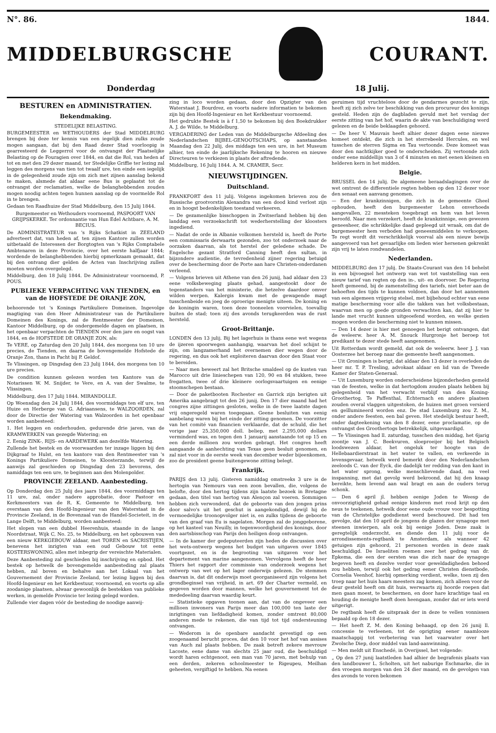N°. 86. 1844.
MIDDELBURGSCHE COURANT.
Donderdag 18 Julij.
BESTUREN en ADMINISTRATIEN.
Bekendmaking.
STEDELIJKE BELASTING.
BURGEMEESTER en WETHOUDERS der Stad MIDDELBURG brengen bij deze ter kennis van een iegelijk dien zulks zoude mogen aangaan, dat bij den Raad dezer Stad voorloopig is gearresteerd de Leggerrol voor de ontvangst der Plaatselijke Belasting op de Fouragien over 1844, en dat die Rol, van heden af tot en met den 29 dezer maand, ter Stedelijke Griffie ter lezing zal leggen des morgens van tien tot twaalf ure, ten einde een iegelijk in de gelegenheid zoude zijn om zich met zijnen aanslag bekend te maken, alsmede dat aldaar eene Bus is geplaatst tot de ontvangst der reclamatien, welke de belanghebbenden zouden mogen noodig achten tegen hunnen aanslag op de voormelde Rol in te brengen.
Gedaan ten Raadhuize der Stad Middelburg, den 15 Julij 1844.
Burgemeester en Wethouders voornoemd, PASPOORT VAN GRIJPSKERKE. Ter ordonnantie van Hun Edel Achtbare, A. M. BECIUS.
De ADMINISTRATEUR van 's Rijks Schatkist in ZEELAND adverteert dat, van heden af, ten zijnen Kantore zullen worden uitbetaald de Interessen der Borgtogten van 's Rijks Comptabele Ambtenaren in deze Provincie, over het eerste halfjaar 1844; wordende de belanghebbenden hierbij opmerkzaam gemaakt, dat bij den ontvang dier gelden de Acten van Inschrijving zullen moeten worden overgelegd.
Middelburg, den 18 Julij 1844. De Administrateur voornoemd, P. POUS.
PUBLIEKE VERPACHTING VAN TIENDEN, en van de HOFSTEDE DE ORANJE ZON,
behoorende tot 's Konings Partikuliere Domeinen. Ingevolge magtiging van den Heer Administrateur van de Partikuliere Domeinen des Konings, zal de Rentmeester der Domeinen, Kantoor Middelburg, op de ondergemelde dagen en plaatsen, in het openbaar verpachten de TIENDEN over den jare en oogst van 1844, en de HOFSTEDE DE ORANJE ZON, als:
Te VERE, op Zaturdag den 20 Julij 1844, des morgens ten 10 ure precies, de Tienden, en daarna de bovengemelde Hofstede de Oranje Zon, thans in Pacht bij P. Geldof.
Te Vlissingen, op Dingsdag den 23 Julij 1844, des morgens ten 10 ure precies.
De condition kunnen gelezen worden ten Kantore van de Notarissen W. M. Snijder, te Vere, en A. van der Swalme, te Vlissingen.
Middelburg, den 17 Julij 1844. MIRANDOLLE.
Op Woensdag den 24 Julij 1844, des voormiddags ten elf ure, ten Huize en Herberge van G. Adriaansens, te WALZOORDEN, zal door de Directie der Watering van Walzoorden in het openbaar worden aanbesteed:
1. Het leggen en onderhouden, gedurende drie jaren, van de KRAMWERKEN van gezegde Watering; en
2. Eenig ZINK-, RIJS- en AARDEWERK aan dezelfde Watering.
Zullende het bestek en de voorwaarden ter inzage liggen bij den Dijkgraaf te Hulst, en ten kantore van den Rentmeester van 's Konings Partikuliere Domeinen, te Kloosterzande, terwijl de aanwijs zal geschieden op Dingsdag den 23 bevorens, des namiddags ten een ure, te beginnen aan den Molenpolder.
PROVINCIE ZEELAND. Aanbesteding.
Op Donderdag den 25 Julij des jaars 1844, des voormiddags ten 11 ure, zal, onder nadere approbatie, door Pastoor en Kerkmeesters van de R. K. Gemeente te Middelburg, ten overstaan van den Hoofd-Ingenieur van den Waterstaat in de Provincie Zeeland, in de Bovenzaal van de Handel-Societeit, in de Lange Delft, te Middelburg, worden aanbesteed:
Het slopen van een dubbel Heerenhuis, staande in de lange Noordstraat, Wijk C, No. 25, te Middelburg, en het opbouwen van een nieuw KERKGEBOUW aldaar, met TOREN en SACRISTIJEN, benevens het inrigten van een oud Gebouw tot eene KOSTERSWONING, alles met inbegrip der vereischte Materialen.
Deze Aanbesteding zal geschieden bij inschrijving en opbod. Het bestek op hetwelk de bovengemelde aanbesteding zal plaats hebben, zal boven en behalve aan het Lokaal van het Gouvernement der Provincie Zeeland, ter lezing liggen bij den Hoofd-Ingenieur en het Kerkbestuur, voornoemd, en voorts op alle zoodanige plaatsen, alwaar gewoonlijk de bestekken van publieke werken, in gemelde Provincie ter lezing gelegd worden.
Zullende vier dagen vóór de besteding de noodige aanwij-
zing in loco worden gedaan, door den Opzigter van den Waterstaat J. Bourdrez, en voorts nadere informatien te bekomen zijn bij den Hoofd-Ingenieur en het Kerkbestuur voornoemd.
Het gedrukte Bestek is à f 1,50 te bekomen bij den Boekdrukker A. J. de Wilde, te Middelburg.
VERGADERING der Leden van de Middelburgsche Afdeeling des Nederlandschen BIJBEL-GENOOTSCHAPS, op aanstaanden Maandag den 22 Julij, des middags ten een ure, in het Museum alhier, ten einde de jaarlijksche Rekening te hooren en nieuwe Directeuren te verkiezen in plaats der aftredende.
Middelburg, 16 Julij 1844. A. M. CRAMER, Secr.
NIEUWSTIJDINGEN.
Duitschland.
FRANKFORT den 11 julij. Volgens ingekomen brieven zou de Russische grootvorstin Alexandra van een dood kind verlost zijn en in hoogst bedenkelijken toestand verkeeren.
— De gezamenlijke bisschoppen in Zwitserland hebben bij den landdag een verzoekschrift tot wederherstelling der kloosters ingediend.
— Nadat de orde in Albanie volkomen hersteld is, heeft de Porte een commissaris derwaarts gezonden, zoo tot onderzoek naar de oorzaken daarvan, als tot herstel der geledene schade. De Engelsche gezant Stratford Canning heeft den sultan, in bijzondere audientie, de tevredenheid zijner regering betuigd over de bescherming door de Porte aan hare Christen-onderdanen verleend.
— Volgens brieven uit Athene van den 26 junij, had aldaar den 23 eene volksbeweging plaats gehad, aangestookt door de tegenstanders van het ministerie, die hetzelve daardoor omver wilden werpen. Kalergis kwam met de gewapende magt tusschenbeide en joeg de oproerige menigte uiteen. De koning en de koningin waren, toen deze tooneelen voorvielen, toevallig buiten de stad; toen zij des avonds terugkeerden was de rust hersteld.
Groot-Brittanje.
LONDEN den 13 julij. Bij het lagerhuis is thans eene wet wegens de ijzeren spoorwegen aanhangig, waarvan het doel schijnt te zijn, om langzamerhand het overnemen dier wegen door de regering, en dus ook het exploiteren daarvan door den Staat voor te bereiden.
— Naar men beweert zal het Britsche smaldeel op de kusten van Marocco uit drie linieschepen van 120, 90 en 84 stukken, twee fregatten, twee of drie kleinere oorlogsvaartuigen en eenige stoomschepen bestaan.
— Door de paketbooten Rochester en Garrick zijn berigten uit Amerika aangebragt tot den 26 junij. Den 17 dier maand had het congres zijne zittingen gesloten, welke in de twee laatste dagen vrij ongeregeld waren toegegaan. Geene besluiten van eenig aanbelang waren bij het einde der zitting genomen. De voorzitter van het comité van financien verklaarde, dat de schuld, die het vorige jaar 25,350,000 doll. beliep, met 2,295,000 dollars verminderd was, en tegen den 1 januarij aanstaande tot op 15 en een derde millioen zou worden gebragt. Het congres heeft aangaande de aanhechting van Texas geen besluit genomen, en zal niet voor in de eerste week van december weder bijeenkomen, zoo de president geene buitengewone zitting belegt.
Frankrijk.
PARIJS den 13 julij. Gisteren namiddag omstreeks 3 ure is de hertogin van Nemours van een zoon bevallen, die, volgens de belofte, door den hertog tijdens zijn laatste bezoek in Bretagne gedaan, den titel van hertog van Alençon zal voeren. Sommigen hebben zich verwonderd, dat de geboorte van den jongen prins door salvo's uit het geschut is aangekondigd, dewijl hij de vermoedelijke troonopvolger niet is, en zulks tijdens de geboorte van den graaf van Eu is nagelaten. Morgen zal de jonggeborene, op het kasteel van Neuilly, in tegenwoordigheid des konings, door den aartsbisschop van Parijs den heiligen doop ontvangen.
— In de kamer der gedeputeerden zijn heden de discussien over het wets-ontwerp wegens het budget van uitgaven over 1845 voortgezet, en is de begrooting van uitgaven voor het departement van marine aangenomen. Vervolgens heeft de heer Thiers het rapport der commissie van onderzoek wegens het ontwerp van wet op het lager onderwijs gelezen. De stemmen daarvan is, dat dit onderwijs moet georganiseerd zijn volgens het grondbeginsel van vrijheid, in art. 69 der Charter vermeld, en gegeven worden door mannen, welke het gouvernement tot de mededeeling daarvan waardig keurt.
— Statistieke opgaven toonen aan, dat van de ongeveer een millioen inwoners van Parijs meer dan 100,000 ten laste der inrigtingen van liefdadigheid komen, zonder omtrent 80,000 anderen mede te rekenen, die van tijd tot tijd ondersteuning ontvangen.
— Wederom is de openbare aandacht gevestigd op een zoogenaamd berucht proces, dat den 10 voor het hof van assises van Auch zal plaats hebben. De zaak betreft zekere mevrouw Lacoste, eene dame van slechts 25 jaar oud, die beschuldigd wordt haren echtgenoot, een man van 70 jaren, met behulp van een derden, zekeren schoolmeester te Rigeupeu, Meilhan geheeten, vergiftigd te hebben. Na eenen
geruimen tijd vruchteloos door de gendarmes gezocht te zijn, heeft zij zich zelve ter beschikking van den procureur des konings gesteld. Heden zijn de dagbladen gevuld met het verslag der eerste zitting van het hof, waarin de akte van beschuldiging werd gelezen en de beide beklaagden gehoord.
— De heer V. Mauvais heeft alhier dezer dagen eene nieuwe komeet ontdekt, die zich in het sterrebeeld Hercules, en wel tusschen de sterren Sigma en Tau vertoonde. Deze komeet was door den nachtkijker goed te onderscheiden. Zij vertoonde zich onder eene middellijn van 3 of 4 minuten en met eenen kleinen en helderen kern in het midden.
Belgie.
BRUSSEL den 14 julij. De algemeene beraadslagingen over de wet omtrent de differentiele regten hebben op den 12 dezer voor den senaat een aanvang genomen.
— Een der krankzinnigen, die zich in de gemeente Gheel ophouden, heeft den burgemeester Lehon onverhoeds aangevallen, 22 messteken toegebragt en hem van het leven beroofd. Naar men verzekert, heeft de krankzinnige, een gewezen geneesheer, die schrikkelijke daad gepleegd uit wraak, om dat de burgemeester hem verboden had geneesmiddelen te verkoopen. Te regt wordt dit verschrikkelijk voorval als een nieuw bewijs aangevoerd van het gevaarlijke om lieden wier hersenen gekrenkt zijn vrij te laten rondwandelen.
Nederlanden.
MIDDELBURG den 17 julij. De Staats-Courant van den 14 behelst in een bijvoegsel het ontwerp van wet tot vaststelling van een nieuw tarief van regten op den in-, uit- en doorvoer. De Regering heeft gemeend, bij de zamenstelling des tariefs, niet beter aan de behoeften des tijds te kunnen voldoen, dan door het aannemen van een algemeen vrijgevig stelsel, met bijbehoud echter van eene matige bescherming voor alle die takken van het volksbestaan, waarvan men op goede gronden verwachten kan, dat zij hier te lande met vrucht kunnen uitgeoefend worden, en welke gezien mogen worden die bescherming niet te kunnen missen.
— Den 14 dezer is hier met genoegen het berigt ontvangen, dat de weleerw. heer A. M. Snouck Hurgronje het beroep tot predikant te dezer stede heeft aangenomen.
Uit Rotterdam wordt gemeld, dat ook de weleerw. heer J. J. van Oosterzee het beroep naar die gemeente heeft aangenomen.
— Uit Groningen is berigt, dat aldaar den 13 dezer is overleden de heer mr. T. P. Tresling, advokaat aldaar en lid van de Tweede Kamer der Staten-Generaal.
— Uit Luxemburg worden onderscheidene bijzonderheden gemeld van de feesten, welke in dat hertogdom zouden plaats hebben bij gelegenheid van het verwacht verblijf van den Koning-Groothertog. Te Paffenthal, Echternach en andere plaatsen zouden overal vlaggen uitgestoken, de huizen met groen versierd en geïllumineerd worden enz. De stad Luxemburg zou Z. M., onder andere feesten, een bal geven. Het stedelijk bestuur heeft, onder dagteekening van den 8 dezer, eene proclamatie, op de ontvangst des Groothertogs betrekkelijk, uitgevaardigd.
— Te Vlissingen had ll. zaturdag, tusschen den middag, het 6jarig zoontje van J. C. Beekvuren, sloeproeijer bij het Belgisch loodswezen aldaar, het ongeluk ter hoogte van de Hellebaardierstraat in het water te vallen, en verkeerde in levensgevaar, hetwelk werd bemerkt door den Nederlandschen zeeloods C. van der Eyck, die dadelijk ter redding van den kant in het water sprong, welke menschlievende daad, na veel inspanning, met dat gevolg werd bekroond, dat hij den knaap bereikte, hem levend aan wal bragt en aan de ouders terug schonk.
— Den 6 april jl. hebben eenige Joden te Weesp de onvoorzigtigheid gehad eenige kinderen met rood krijt op den neus te teekenen, hetwelk door eene oude vrouw voor bespotting van de Christelijke godsdienst werd beschouwd. Dit had ten gevolge, dat den 10 april de jongens de glazen der synagoge met steenen inwierpen, als ook bij eenige Joden. Deze zaak is geregtelijk onderzocht, en diende den 11 julij voor de arrondissements-regtbank te Amsterdam, als wanneer 42 getuigen zijn gehoord, 21 personen worden in deze zaak beschuldigd. De Israeliten roemen zeer het gedrag van dr. Epkema, die een der eersten was die zich naar de synagoge begeven heeft en dezelve verder voor geweldadigheden behoed zou hebben, terwijl ook het gedrag eener Christen dienstbode, Cornelia Veenhof, hierbij opmerking verdient, welke, toen zij den troep naar het huis haars meesters zag komen, zich alleen voor de deur gesteld heeft om dit huis, werwaarts zij hoorde roepen dat men gaan moest, te beschermen, en door hare krachtige taal en houding de menigte heeft doen heengaan, zonder dat er iets werd uitgerigt.
De regtbank heeft de uitspraak der in deze te vellen vonnissen bepaald op den 18 dezer.
— Het heeft Z. M. den Koning behaagd, op den 26 junij ll. concessie te verleenen, tot de oprigting eener naamlooze maatschappij tot verbetering van het vaarwater over het Zwolsche Diep, door middel van land-aanwinning.
— Men meldt uit Enschedé, in Overijssel, het volgende:
„ Op den 27 junij laatstleden had alhier de begrafenis plaats van den landbouwer L. Scholten, uit het naburige Eschmarke, die in den vroegen morgen van den 24 dier maand, en de gevolgen van des avonds te voren bekomen